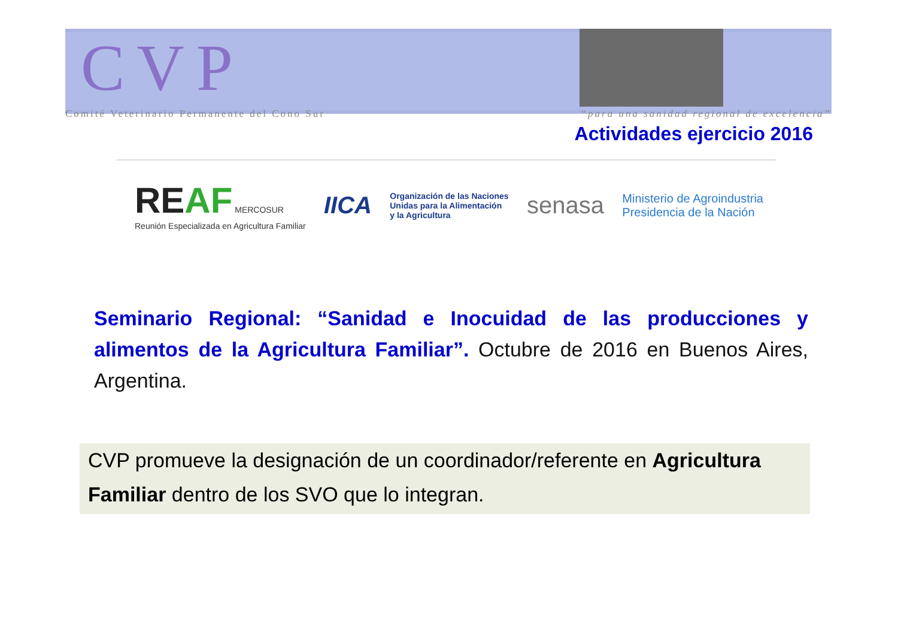CVP
Comité Veterinario Permanente del Cono Sur “para una sanidad regional de excelencia”
Actividades ejercicio 2016
REAF MERCOSUR
Reunión Especializada en Agricultura Familiar
IICA
Organización de las Naciones
Unidas para la Alimentación
y la Agricultura
senasa
Ministerio de Agroindustria
Presidencia de la Nación
Seminario Regional: “Sanidad e Inocuidad de las producciones y alimentos de la Agricultura Familiar”. Octubre de 2016 en Buenos Aires, Argentina.
CVP promueve la designación de un coordinador/referente en Agricultura Familiar dentro de los SVO que lo integran.